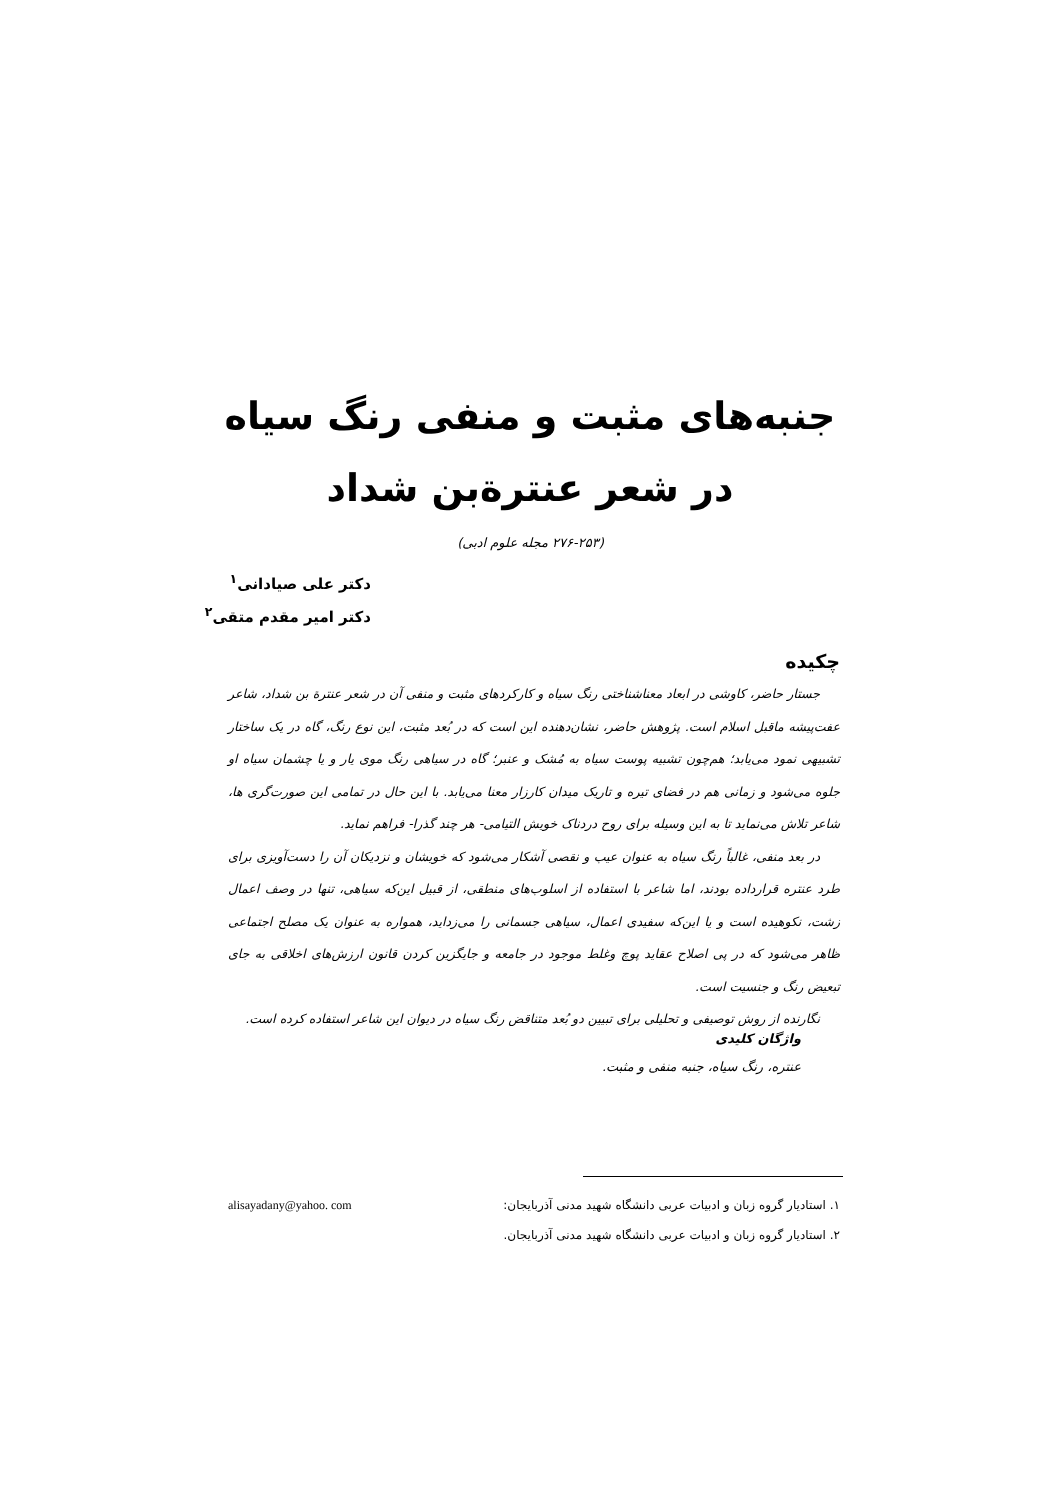جنبه‌های مثبت و منفی رنگ سیاه در شعر عنترة‌بن شداد
(۲۷۶-۲۵۳ مجله علوم ادبی)
دکتر علی صیادانی<sup>۱</sup>
دکتر امیر مقدم متقی<sup>۲</sup>
چکیده
جستار حاضر، کاوشی در ابعاد معناشناختی رنگ سیاه و کارکردهای مثبت و منفی آن در شعر عنترة بن شداد، شاعر عفت‌پیشه ماقبل اسلام است. پژوهش حاضر، نشان‌دهنده این است که در بُعد مثبت، این نوع رنگ، گاه در یک ساختار تشبیهی نمود می‌یابد؛ هم‌چون تشبیه پوست سیاه به مُشک و عنبر؛ گاه در سیاهی رنگ موی یار و یا چشمان سیاه او جلوه می‌شود و زمانی هم در فضای تیره و تاریک میدان کارزار معنا می‌یابد. با این حال در تمامی این صورت‌گری ها، شاعر تلاش می‌نماید تا به این وسیله برای روح دردناک خویش التیامی- هر چند گذرا- فراهم نماید.
در بعد منفی، غالباً رنگ سیاه به عنوان عیب و نقصی آشکار می‌شود که خویشان و نزدیکان آن را دست‌آویزی برای طرد عنتره قرارداده بودند، اما شاعر با استفاده از اسلوب‌های منطقی، از قبیل این‌که سیاهی، تنها در وصف اعمال زشت، نکوهیده است و یا این‌که سفیدی اعمال، سیاهی جسمانی را می‌زداید، همواره به عنوان یک مصلح اجتماعی ظاهر می‌شود که در پی اصلاح عقاید پوچ وغلط موجود در جامعه و جایگزین کردن قانون ارزش‌های اخلاقی به جای تبعیض رنگ و جنسیت است.
نگارنده از روش توصیفی و تحلیلی برای تبیین دو بُعد متناقض رنگ سیاه در دیوان این شاعر استفاده کرده است.
واژگان کلیدی
عنتره، رنگ سیاه، جنبه منفی و مثبت.
۱. استادیار گروه زبان و ادبیات عربی دانشگاه شهید مدنی آذربایجان: alisayadany@yahoo. com
۲. استادیار گروه زبان و ادبیات عربی دانشگاه شهید مدنی آذربایجان.